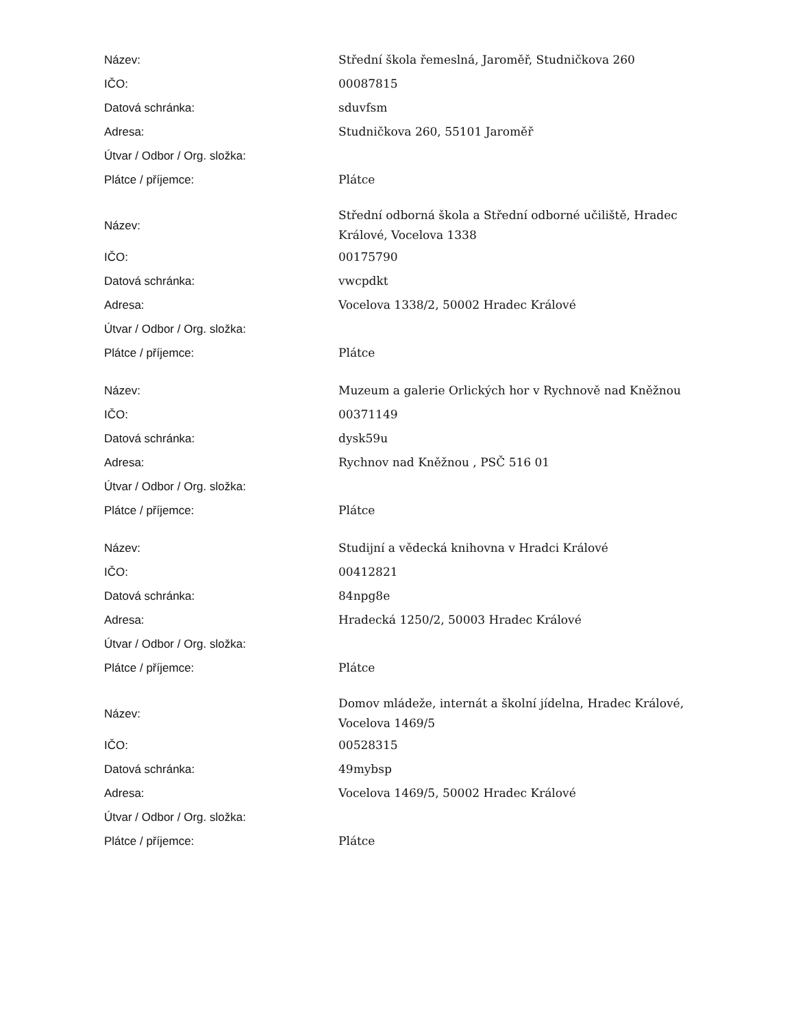| Název: | Střední škola řemeslná, Jaroměř, Studničkova 260 |
| IČO: | 00087815 |
| Datová schránka: | sduvfsm |
| Adresa: | Studničkova 260, 55101 Jaroměř |
| Útvar / Odbor / Org. složka: | |
| Plátce / příjemce: | Plátce |
| Název: | Střední odborná škola a Střední odborné učiliště, Hradec Králové, Vocelova 1338 |
| IČO: | 00175790 |
| Datová schránka: | vwcpdkt |
| Adresa: | Vocelova 1338/2, 50002 Hradec Králové |
| Útvar / Odbor / Org. složka: | |
| Plátce / příjemce: | Plátce |
| Název: | Muzeum a galerie Orlických hor v Rychnově nad Kněžnou |
| IČO: | 00371149 |
| Datová schránka: | dysk59u |
| Adresa: | Rychnov nad Kněžnou , PSČ 516 01 |
| Útvar / Odbor / Org. složka: | |
| Plátce / příjemce: | Plátce |
| Název: | Studijní a vědecká knihovna v Hradci Králové |
| IČO: | 00412821 |
| Datová schránka: | 84npg8e |
| Adresa: | Hradecká 1250/2, 50003 Hradec Králové |
| Útvar / Odbor / Org. složka: | |
| Plátce / příjemce: | Plátce |
| Název: | Domov mládeže, internát a školní jídelna, Hradec Králové, Vocelova 1469/5 |
| IČO: | 00528315 |
| Datová schránka: | 49mybsp |
| Adresa: | Vocelova 1469/5, 50002 Hradec Králové |
| Útvar / Odbor / Org. složka: | |
| Plátce / příjemce: | Plátce |